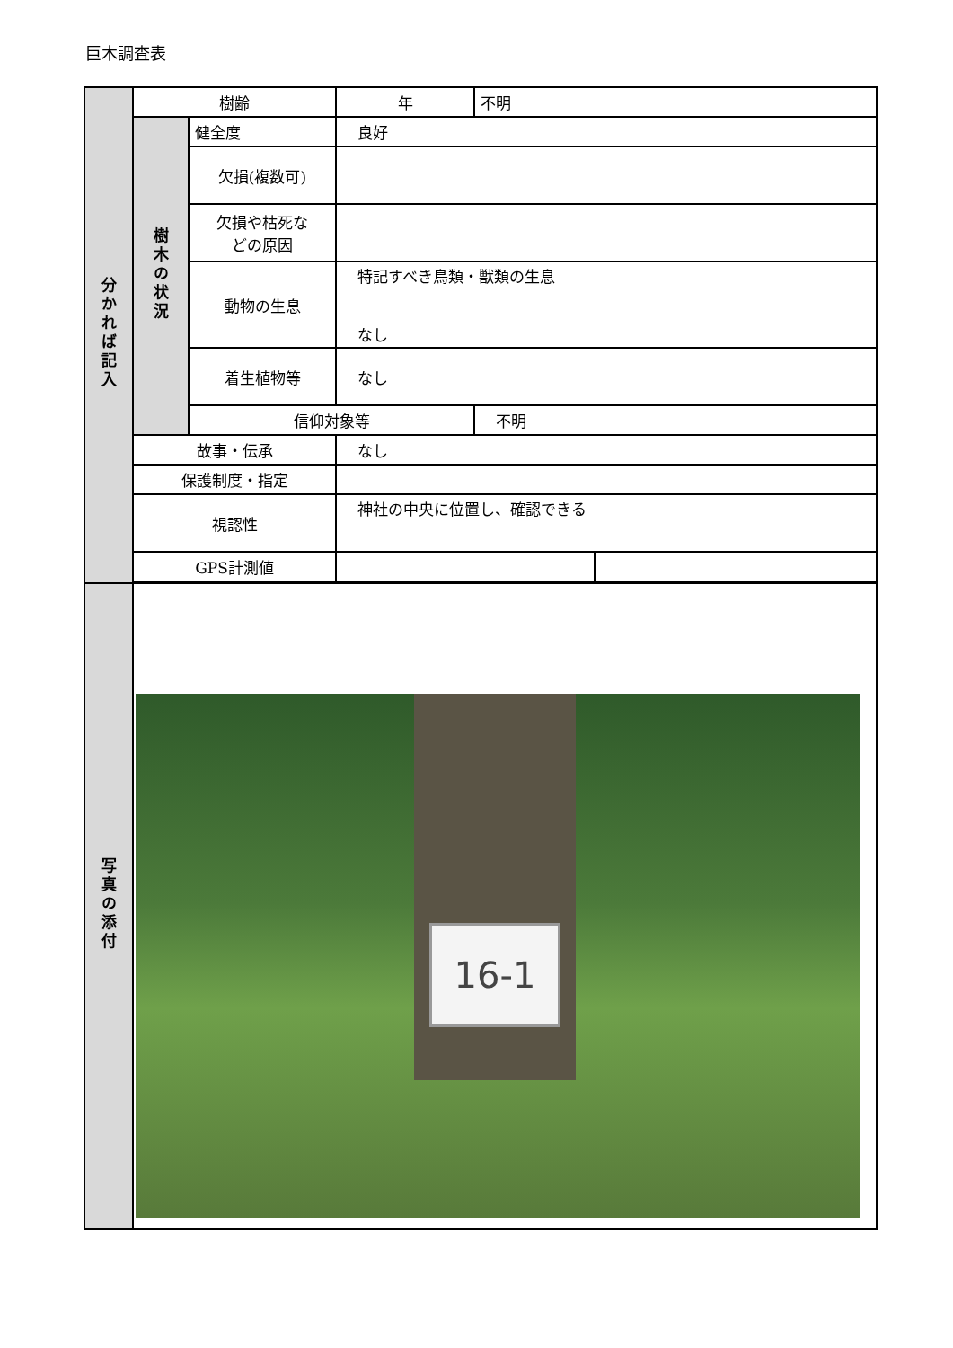巨木調査表
| 分かれば記入 | 樹齢 | | 年 | 不明 | |
| | 樹木の状況 | 健全度 | 良好 | | |
| | | 欠損(複数可) | | | |
| | | 欠損や枯死な どの原因 | | | |
| | | 動物の生息 | 特記すべき鳥類・獣類の生息 なし | | |
| | | 着生植物等 | なし | | |
| | | 信仰対象等 | | 不明 | |
| | 故事・伝承 | | なし | | |
| | 保護制度・指定 | | | | |
| | 視認性 | | 神社の中央に位置し、確認できる | | |
| | GPS計測値 | | | | |
| 写真の添付 | 16-1 | | | | |